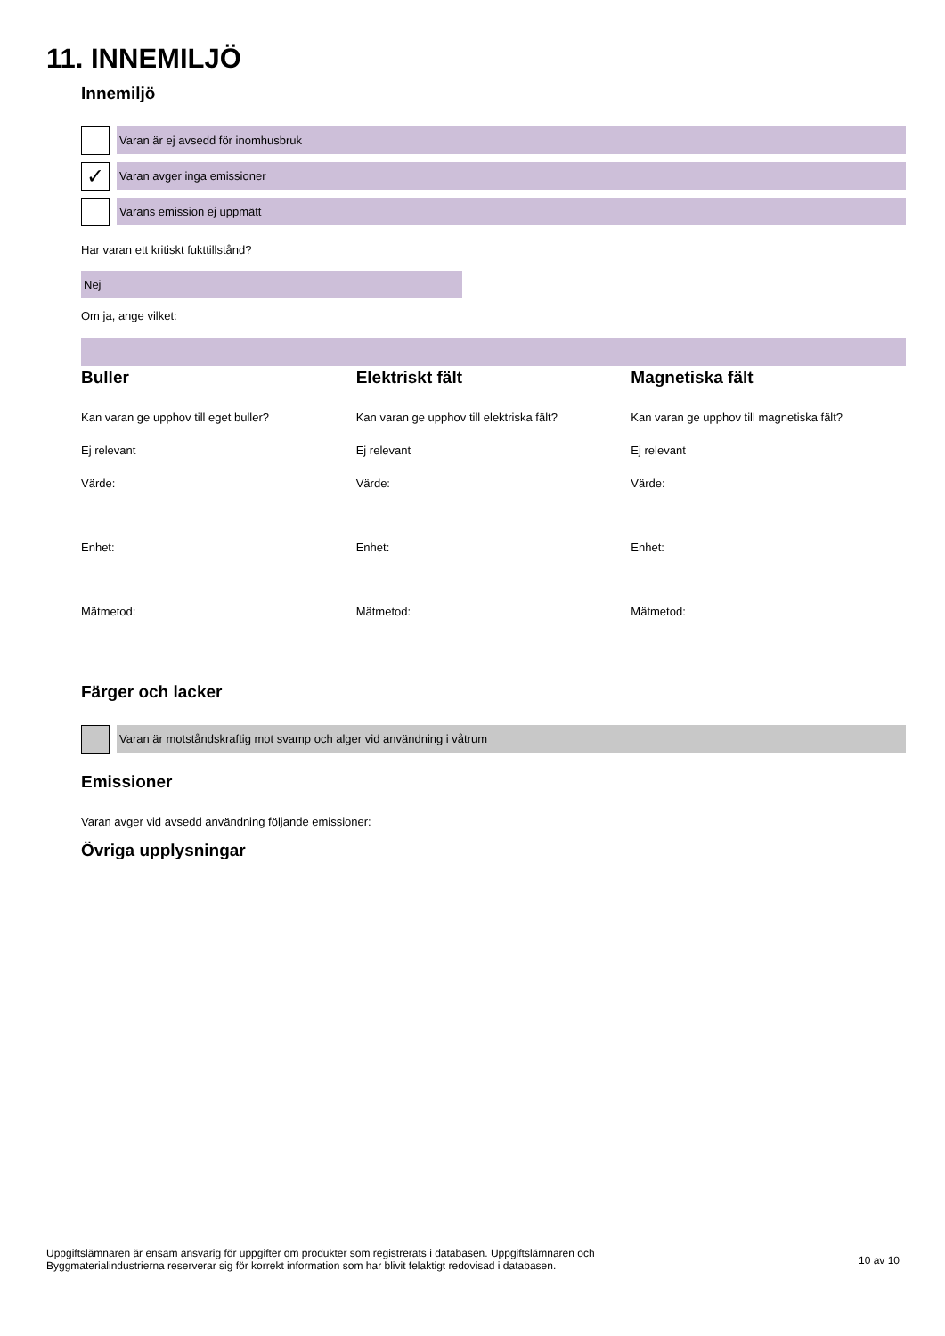11. INNEMILJÖ
Innemiljö
Varan är ej avsedd för inomhusbruk
✓
Varan avger inga emissioner
Varans emission ej uppmätt
Har varan ett kritiskt fukttillstånd?
Nej
Om ja, ange vilket:
Buller
Kan varan ge upphov till eget buller?
Ej relevant
Värde:
Enhet:
Mätmetod:
Elektriskt fält
Kan varan ge upphov till elektriska fält?
Ej relevant
Värde:
Enhet:
Mätmetod:
Magnetiska fält
Kan varan ge upphov till magnetiska fält?
Ej relevant
Värde:
Enhet:
Mätmetod:
Färger och lacker
Varan är motståndskraftig mot svamp och alger vid användning i våtrum
Emissioner
Varan avger vid avsedd användning följande emissioner:
Övriga upplysningar
Uppgiftslämnaren är ensam ansvarig för uppgifter om produkter som registrerats i databasen. Uppgiftslämnaren och
Byggmaterialindustrierna reserverar sig för korrekt information som har blivit felaktigt redovisad i databasen.
10 av 10